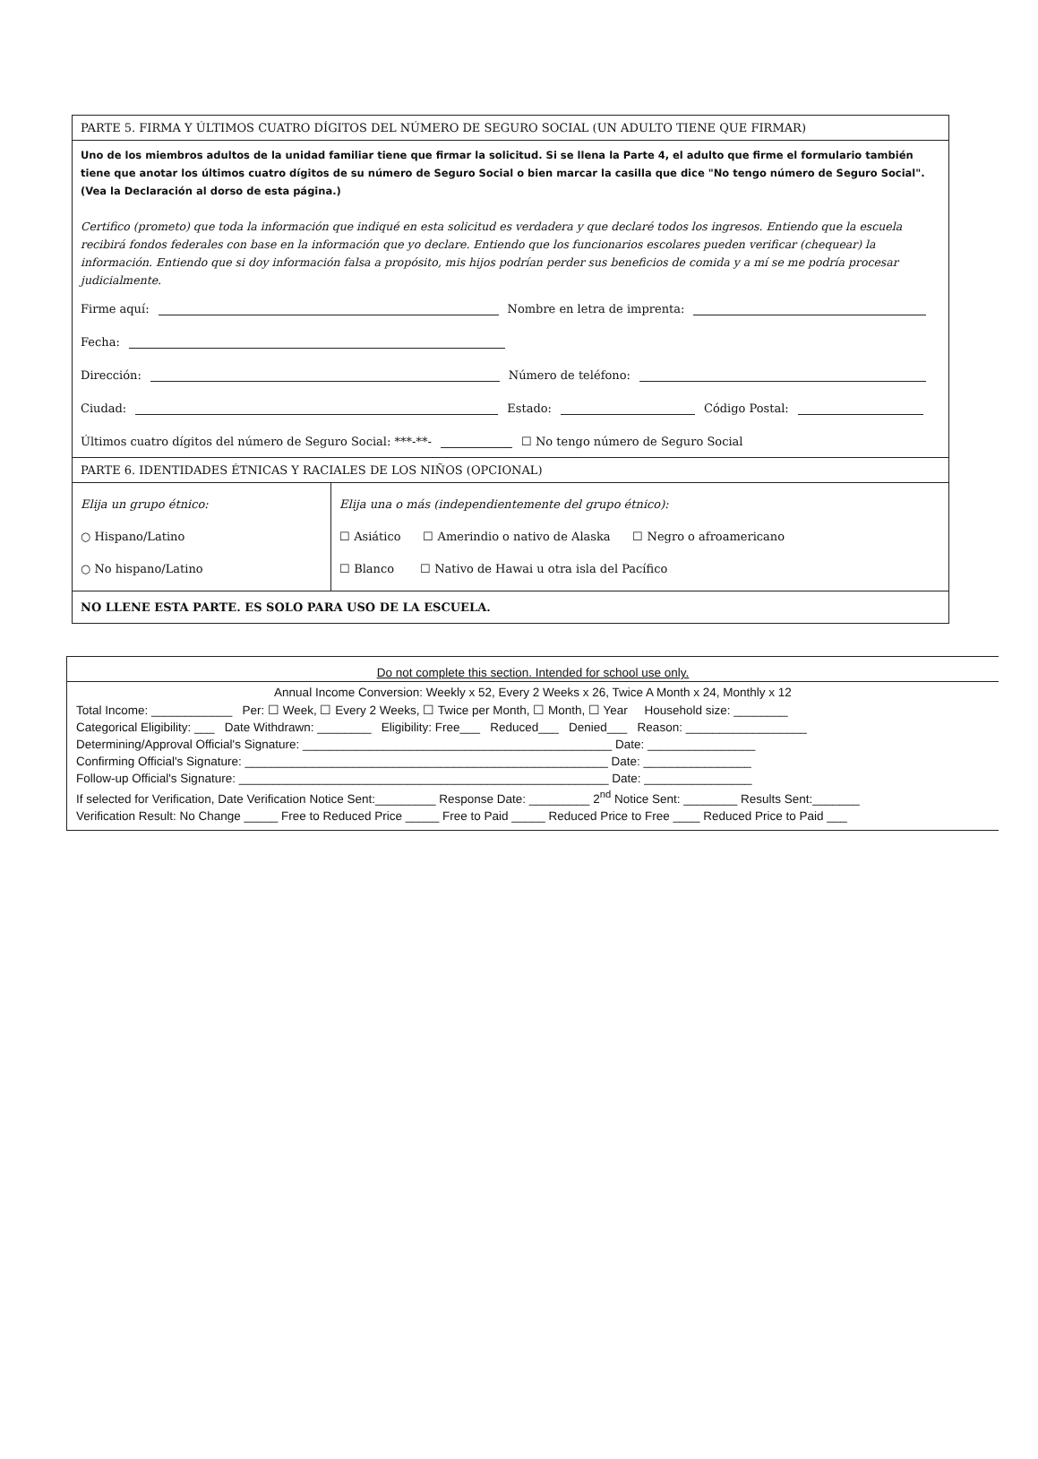PARTE 5. FIRMA Y ÚLTIMOS CUATRO DÍGITOS DEL NÚMERO DE SEGURO SOCIAL (UN ADULTO TIENE QUE FIRMAR)
Uno de los miembros adultos de la unidad familiar tiene que firmar la solicitud. Si se llena la Parte 4, el adulto que firme el formulario también tiene que anotar los últimos cuatro dígitos de su número de Seguro Social o bien marcar la casilla que dice "No tengo número de Seguro Social". (Vea la Declaración al dorso de esta página.)
Certifico (prometo) que toda la información que indiqué en esta solicitud es verdadera y que declaré todos los ingresos. Entiendo que la escuela recibirá fondos federales con base en la información que yo declare. Entiendo que los funcionarios escolares pueden verificar (chequear) la información. Entiendo que si doy información falsa a propósito, mis hijos podrían perder sus beneficios de comida y a mí se me podría procesar judicialmente.
Firme aquí: Nombre en letra de imprenta:
Fecha:
Dirección: Número de teléfono:
Ciudad: Estado: Código Postal:
Últimos cuatro dígitos del número de Seguro Social: ***-**- ☐ No tengo número de Seguro Social
PARTE 6. IDENTIDADES ÉTNICAS Y RACIALES DE LOS NIÑOS (OPCIONAL)
Elija un grupo étnico:
○ Hispano/Latino
○ No hispano/Latino
Elija una o más (independientemente del grupo étnico):
☐ Asiático ☐ Amerindio o nativo de Alaska ☐ Negro o afroamericano
☐ Blanco ☐ Nativo de Hawai u otra isla del Pacífico
NO LLENE ESTA PARTE. ES SOLO PARA USO DE LA ESCUELA.
Do not complete this section. Intended for school use only.
Annual Income Conversion: Weekly x 52, Every 2 Weeks x 26, Twice A Month x 24, Monthly x 12
Total Income: ____________ Per: ☐ Week, ☐ Every 2 Weeks, ☐ Twice per Month, ☐ Month, ☐ Year Household size: ________
Categorical Eligibility: ___ Date Withdrawn: ________ Eligibility: Free___ Reduced___ Denied___ Reason: __________________
Determining/Approval Official's Signature: ______________________________________________ Date: ________________
Confirming Official's Signature: ______________________________________________________ Date: ________________
Follow-up Official's Signature: _______________________________________________________ Date: ________________
If selected for Verification, Date Verification Notice Sent:_________ Response Date: _________ 2<sup>nd</sup> Notice Sent: ________ Results Sent:_______
Verification Result: No Change _____ Free to Reduced Price _____ Free to Paid _____ Reduced Price to Free ____ Reduced Price to Paid ___